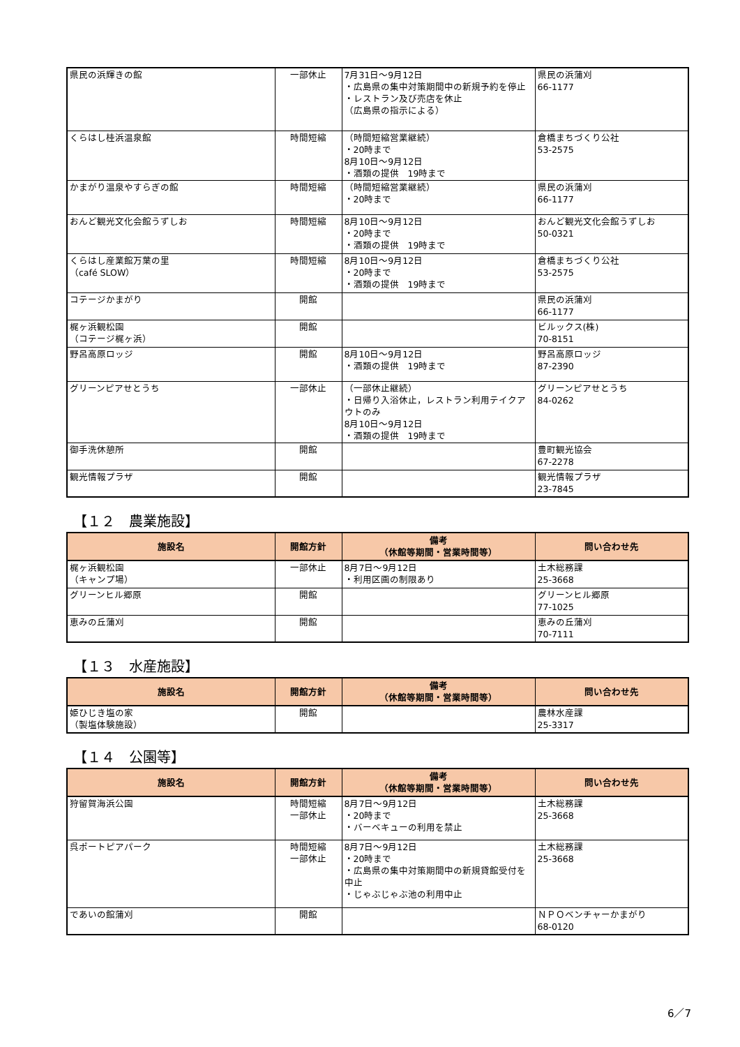| 県民の浜輝きの館 | 一部休止 | 7月31日～9月12日 ・広島県の集中対策期間中の新規予約を停止 ・レストラン及び売店を休止 （広島県の指示による） | 県民の浜蒲刈 66-1177 |
| くらはし桂浜温泉館 | 時間短縮 | （時間短縮営業継続） ・20時まで 8月10日～9月12日 ・酒類の提供 19時まで | 倉橋まちづくり公社 53-2575 |
| かまがり温泉やすらぎの館 | 時間短縮 | （時間短縮営業継続） ・20時まで | 県民の浜蒲刈 66-1177 |
| おんど観光文化会館うずしお | 時間短縮 | 8月10日～9月12日 ・20時まで ・酒類の提供 19時まで | おんど観光文化会館うずしお 50-0321 |
| くらはし産業館万葉の里 （café SLOW） | 時間短縮 | 8月10日～9月12日 ・20時まで ・酒類の提供 19時まで | 倉橋まちづくり公社 53-2575 |
| コテージかまがり | 開館 | | 県民の浜蒲刈 66-1177 |
| 梶ヶ浜観松園 （コテージ梶ヶ浜） | 開館 | | ビルックス(株) 70-8151 |
| 野呂高原ロッジ | 開館 | 8月10日～9月12日 ・酒類の提供 19時まで | 野呂高原ロッジ 87-2390 |
| グリーンピアせとうち | 一部休止 | （一部休止継続） ・日帰り入浴休止，レストラン利用テイクアウトのみ 8月10日～9月12日 ・酒類の提供 19時まで | グリーンピアせとうち 84-0262 |
| 御手洗休憩所 | 開館 | | 豊町観光協会 67-2278 |
| 観光情報プラザ | 開館 | | 観光情報プラザ 23-7845 |
【１２　農業施設】
| 施設名 | 開館方針 | 備考 （休館等期間・営業時間等） | 問い合わせ先 |
| --- | --- | --- | --- |
| 梶ヶ浜観松園 （キャンプ場） | 一部休止 | 8月7日～9月12日 ・利用区画の制限あり | 土木総務課 25-3668 |
| グリーンヒル郷原 | 開館 | | グリーンヒル郷原 77-1025 |
| 恵みの丘蒲刈 | 開館 | | 恵みの丘蒲刈 70-7111 |
【１３　水産施設】
| 施設名 | 開館方針 | 備考 （休館等期間・営業時間等） | 問い合わせ先 |
| --- | --- | --- | --- |
| 姫ひじき塩の家 （製塩体験施設） | 開館 | | 農林水産課 25-3317 |
【１４　公園等】
| 施設名 | 開館方針 | 備考 （休館等期間・営業時間等） | 問い合わせ先 |
| --- | --- | --- | --- |
| 狩留賀海浜公園 | 時間短縮 一部休止 | 8月7日～9月12日 ・20時まで ・バーベキューの利用を禁止 | 土木総務課 25-3668 |
| 呉ポートピアパーク | 時間短縮 一部休止 | 8月7日～9月12日 ・20時まで ・広島県の集中対策期間中の新規貸館受付を中止 ・じゃぶじゃぶ池の利用中止 | 土木総務課 25-3668 |
| であいの館蒲刈 | 開館 | | ＮＰＯベンチャーかまがり 68-0120 |
6／7